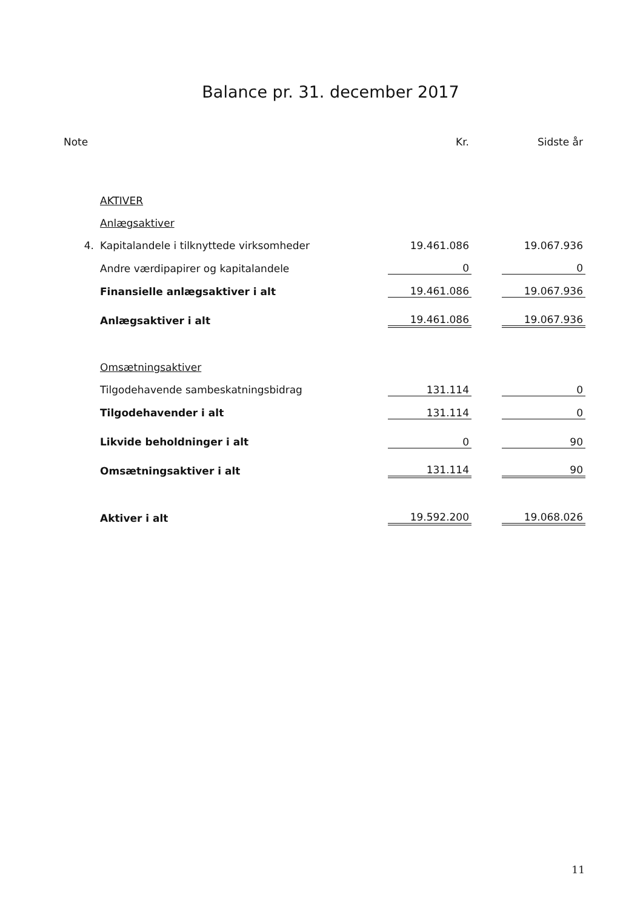Balance pr. 31. december 2017
| Note | | Kr. | | Sidste år |
| --- | --- | --- | --- | --- |
| | AKTIVER | | | |
| | Anlægsaktiver | | | |
| 4. | Kapitalandele i tilknyttede virksomheder | 19.461.086 | | 19.067.936 |
| | Andre værdipapirer og kapitalandele | 0 | | 0 |
| | Finansielle anlægsaktiver i alt | 19.461.086 | | 19.067.936 |
| | Anlægsaktiver i alt | 19.461.086 | | 19.067.936 |
| | Omsætningsaktiver | | | |
| | Tilgodehavende sambeskatningsbidrag | 131.114 | | 0 |
| | Tilgodehavender i alt | 131.114 | | 0 |
| | Likvide beholdninger i alt | 0 | | 90 |
| | Omsætningsaktiver i alt | 131.114 | | 90 |
| | Aktiver i alt | 19.592.200 | | 19.068.026 |
11